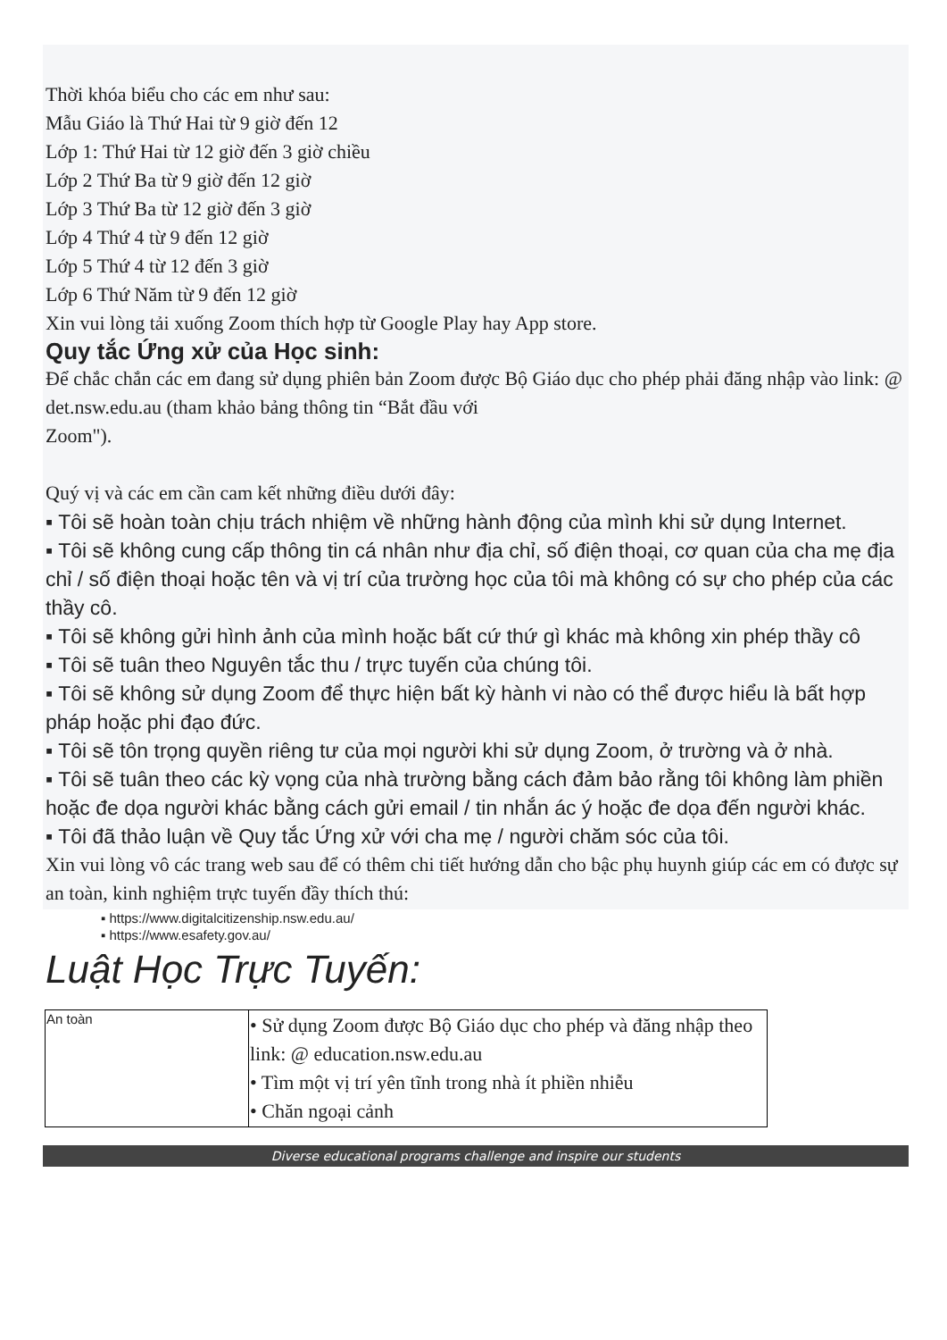Thời khóa biểu cho các em như sau:
Mẫu Giáo là Thứ Hai từ 9 giờ đến 12
Lớp 1: Thứ Hai từ 12 giờ đến 3 giờ chiều
Lớp 2 Thứ Ba từ 9 giờ đến 12 giờ
Lớp 3 Thứ Ba từ 12 giờ đến 3 giờ
Lớp 4 Thứ 4 từ 9 đến 12 giờ
Lớp 5 Thứ 4 từ 12 đến 3 giờ
Lớp 6 Thứ Năm từ 9 đến 12 giờ
Xin vui lòng tải xuống Zoom thích hợp từ Google Play hay App store.
Quy tắc Ứng xử của Học sinh:
Để chắc chắn các em đang sử dụng phiên bản Zoom được Bộ Giáo dục cho phép phải đăng nhập vào link: @ det.nsw.edu.au (tham khảo bảng thông tin “Bắt đầu với
Zoom").
Quý vị và các em cần cam kết những điều dưới đây:
▪ Tôi sẽ hoàn toàn chịu trách nhiệm về những hành động của mình khi sử dụng Internet.
▪ Tôi sẽ không cung cấp thông tin cá nhân như địa chỉ, số điện thoại, cơ quan của cha mẹ địa chỉ / số điện thoại hoặc tên và vị trí của trường học của tôi mà không có sự cho phép của các thầy cô.
▪ Tôi sẽ không gửi hình ảnh của mình hoặc bất cứ thứ gì khác mà không xin phép thầy cô
▪ Tôi sẽ tuân theo Nguyên tắc thu / trực tuyến của chúng tôi.
▪ Tôi sẽ không sử dụng Zoom để thực hiện bất kỳ hành vi nào có thể được hiểu là bất hợp pháp hoặc phi đạo đức.
▪ Tôi sẽ tôn trọng quyền riêng tư của mọi người khi sử dụng Zoom, ở trường và ở nhà.
▪ Tôi sẽ tuân theo các kỳ vọng của nhà trường bằng cách đảm bảo rằng tôi không làm phiền hoặc đe dọa người khác bằng cách gửi email / tin nhắn ác ý hoặc đe dọa đến người khác.
▪ Tôi đã thảo luận về Quy tắc Ứng xử với cha mẹ / người chăm sóc của tôi.
Xin vui lòng vô các trang web sau để có thêm chi tiết hướng dẫn cho bậc phụ huynh giúp các em có được sự an toàn, kinh nghiệm trực tuyến đầy thích thú:
▪ https://www.digitalcitizenship.nsw.edu.au/
▪ https://www.esafety.gov.au/
Luật Học Trực Tuyến:
| An toàn | • Sử dụng Zoom được Bộ Giáo dục cho phép và đăng nhập theo link: @ education.nsw.edu.au • Tìm một vị trí yên tĩnh trong nhà ít phiền nhiễu • Chăn ngoại cảnh |
Diverse educational programs challenge and inspire our students